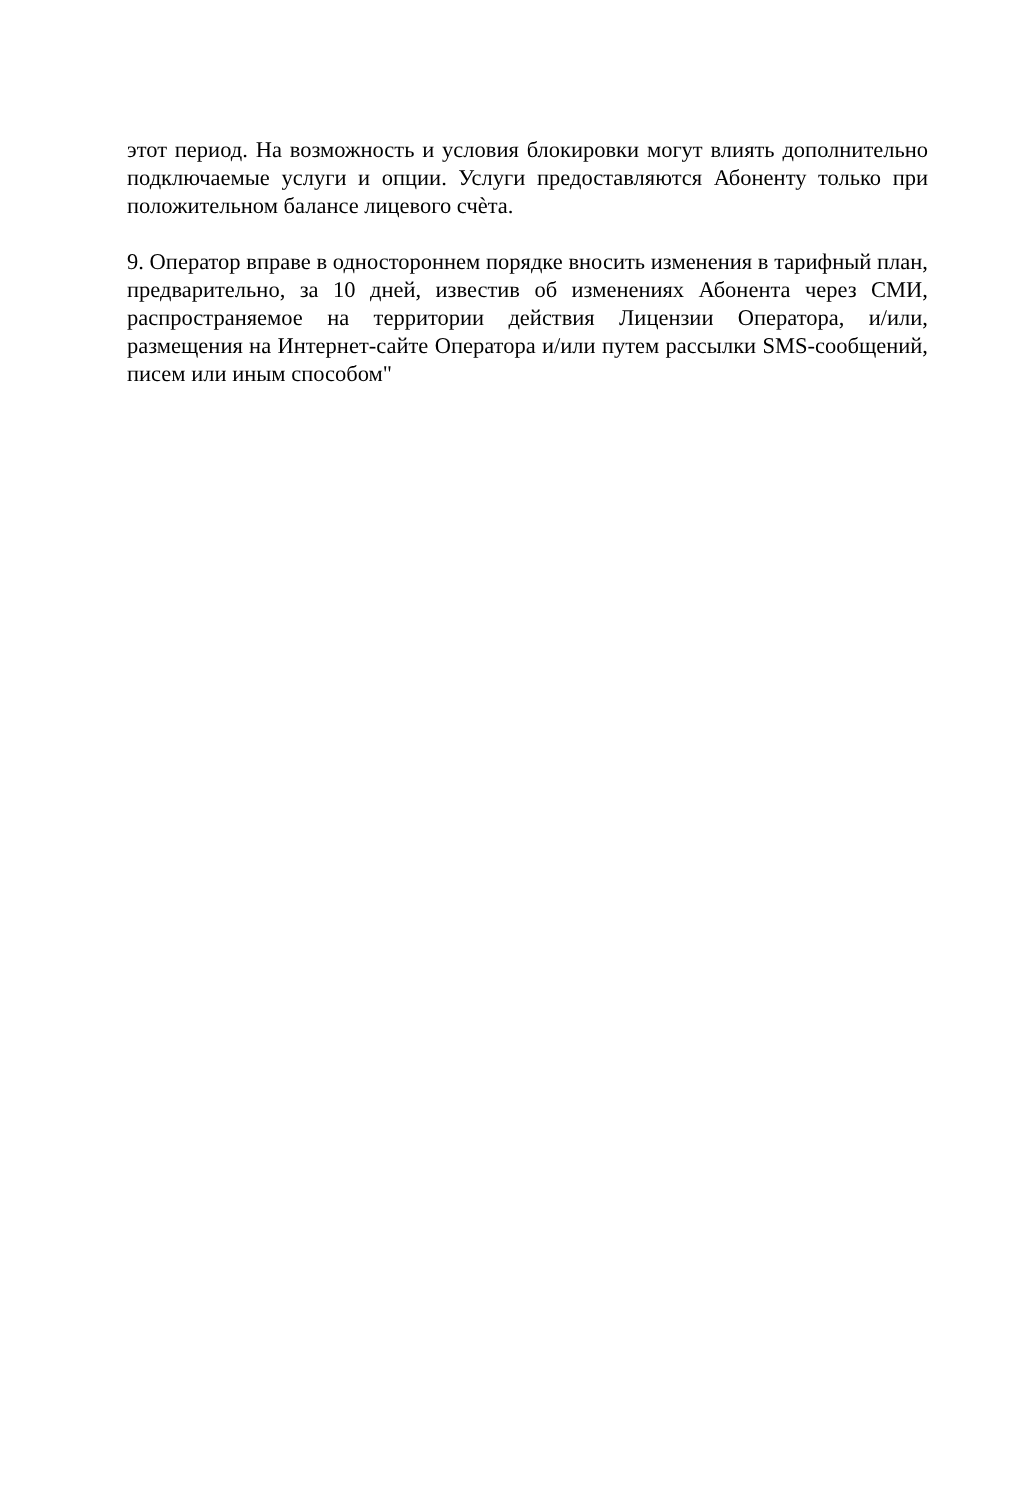этот период. На возможность и условия блокировки могут влиять дополнительно подключаемые услуги и опции. Услуги предоставляются Абоненту только при положительном балансе лицевого счѐта.
9. Оператор вправе в одностороннем порядке вносить изменения в тарифный план, предварительно, за 10 дней, известив об изменениях Абонента через СМИ, распространяемое на территории действия Лицензии Оператора, и/или, размещения на Интернет-сайте Оператора и/или путем рассылки SMS-сообщений, писем или иным способом"